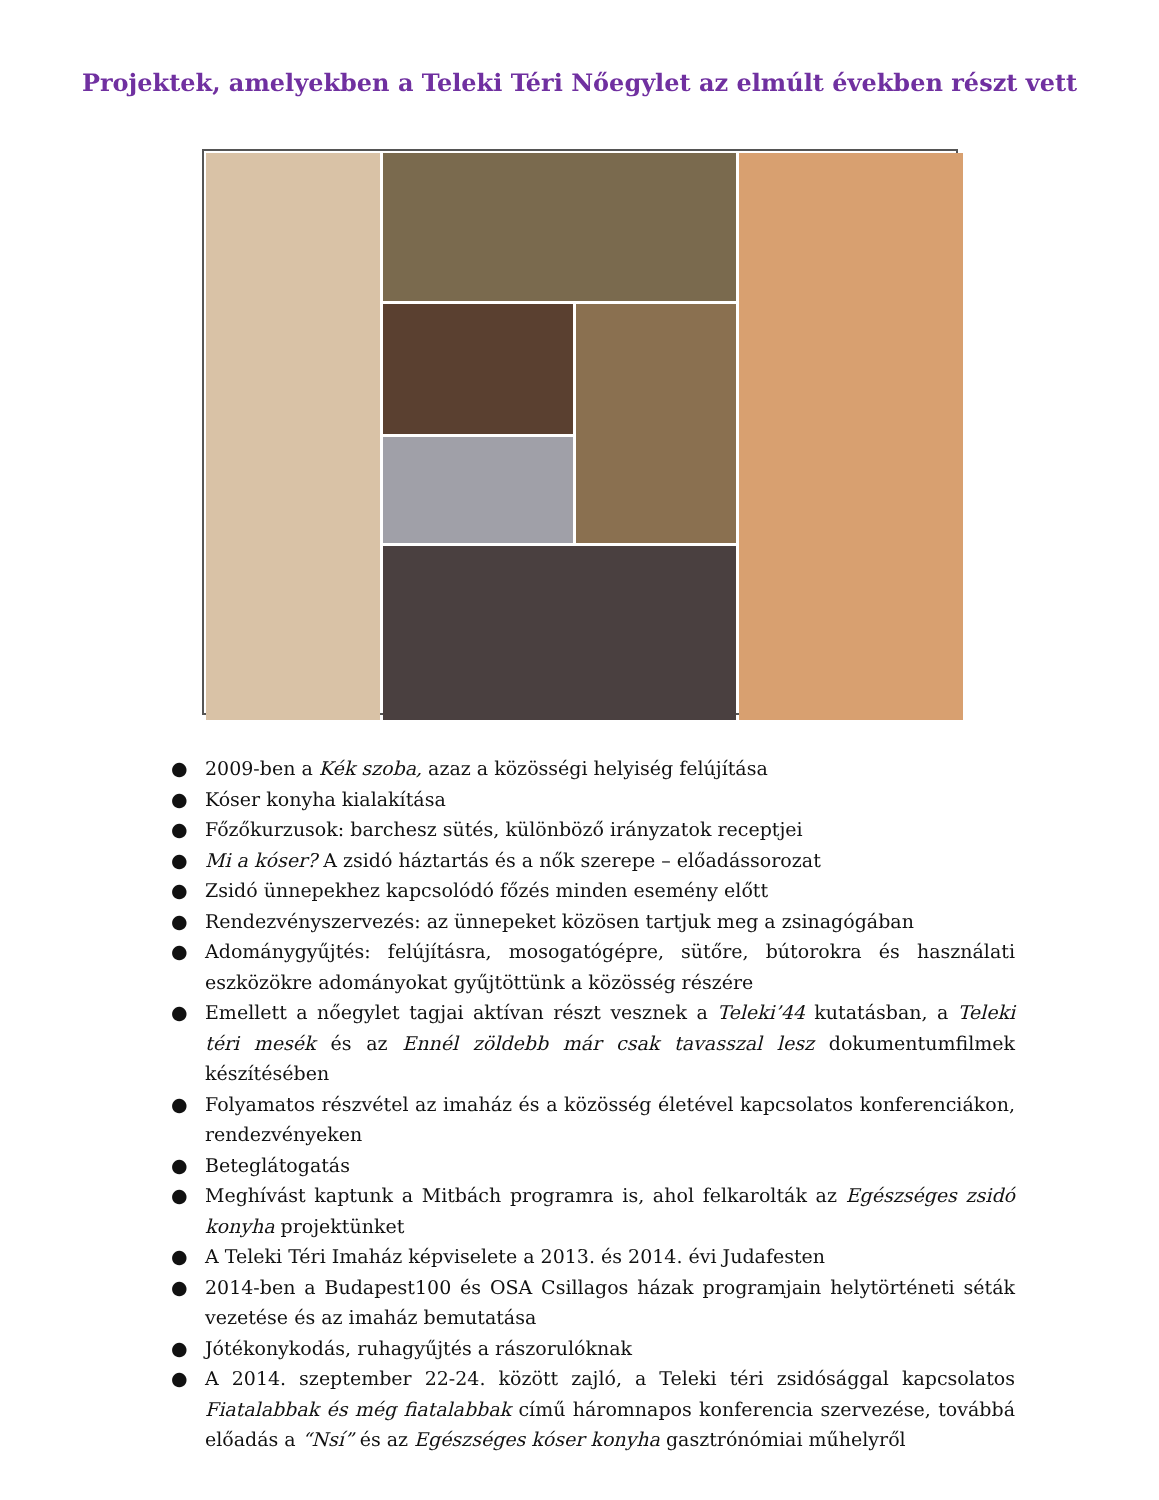Projektek, amelyekben a Teleki Téri Nőegylet az elmúlt években részt vett
● 2009-ben a Kék szoba, azaz a közösségi helyiség felújítása
● Kóser konyha kialakítása
● Főzőkurzusok: barchesz sütés, különböző irányzatok receptjei
● Mi a kóser? A zsidó háztartás és a nők szerepe – előadássorozat
● Zsidó ünnepekhez kapcsolódó főzés minden esemény előtt
● Rendezvényszervezés: az ünnepeket közösen tartjuk meg a zsinagógában
● Adománygyűjtés: felújításra, mosogatógépre, sütőre, bútorokra és használati eszközökre adományokat gyűjtöttünk a közösség részére
● Emellett a nőegylet tagjai aktívan részt vesznek a Teleki’44 kutatásban, a Teleki téri mesék és az Ennél zöldebb már csak tavasszal lesz dokumentumfilmek készítésében
● Folyamatos részvétel az imaház és a közösség életével kapcsolatos konferenciákon, rendezvényeken
● Beteglátogatás
● Meghívást kaptunk a Mitbách programra is, ahol felkarolták az Egészséges zsidó konyha projektünket
● A Teleki Téri Imaház képviselete a 2013. és 2014. évi Judafesten
● 2014-ben a Budapest100 és OSA Csillagos házak programjain helytörténeti séták vezetése és az imaház bemutatása
● Jótékonykodás, ruhagyűjtés a rászorulóknak
● A 2014. szeptember 22-24. között zajló, a Teleki téri zsidósággal kapcsolatos Fiatalabbak és még fiatalabbak című háromnapos konferencia szervezése, továbbá előadás a “Nsí” és az Egészséges kóser konyha gasztrónómiai műhelyről